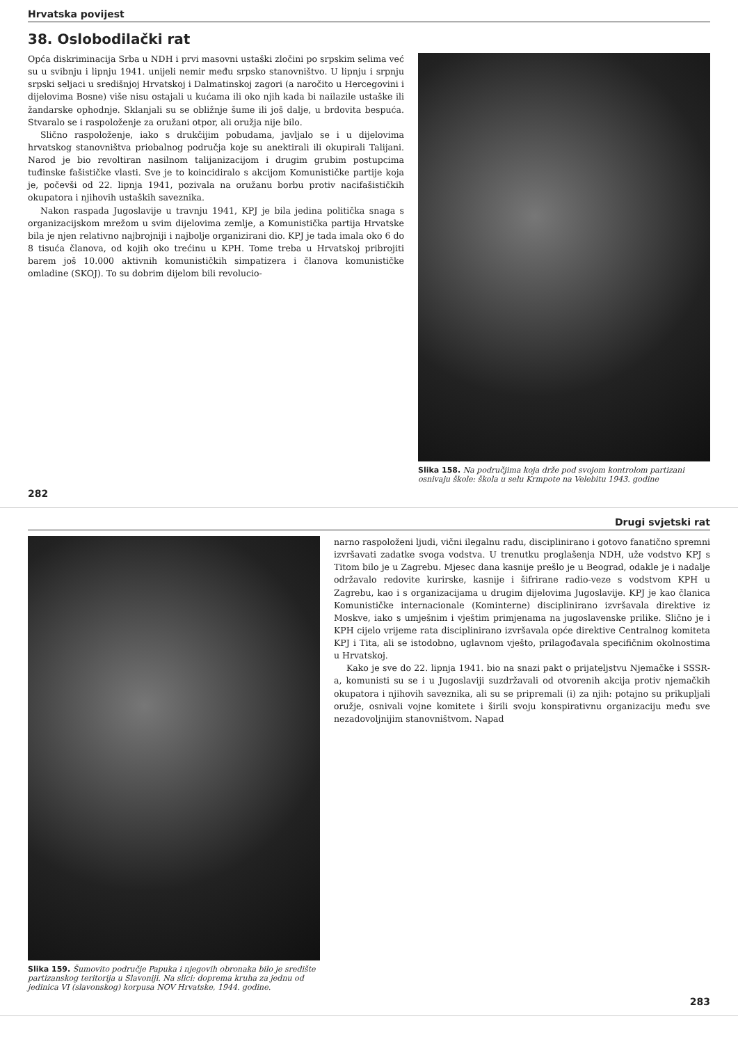Hrvatska povijest
38. Oslobodilački rat
Opća diskriminacija Srba u NDH i prvi masovni ustaški zločini po srpskim selima već su u svibnju i lipnju 1941. unijeli nemir među srpsko stanovništvo. U lipnju i srpnju srpski seljaci u središnjoj Hrvatskoj i Dalmatinskoj zagori (a naročito u Hercegovini i dijelovima Bosne) više nisu ostajali u kućama ili oko njih kada bi nailazile ustaške ili žandarske ophodnje. Sklanjali su se obližnje šume ili još dalje, u brdovita bespuća. Stvaralo se i raspoloženje za oružani otpor, ali oružja nije bilo.
Slično raspoloženje, iako s drukčijim pobudama, javljalo se i u dijelovima hrvatskog stanovništva priobalnog područja koje su anektirali ili okupirali Talijani. Narod je bio revoltiran nasilnom talijanizacijom i drugim grubim postupcima tuđinske fašističke vlasti. Sve je to koincidiralo s akcijom Komunističke partije koja je, počevši od 22. lipnja 1941, pozivala na oružanu borbu protiv nacifašističkih okupatora i njihovih ustaških saveznika.
Nakon raspada Jugoslavije u travnju 1941, KPJ je bila jedina politička snaga s organizacijskom mrežom u svim dijelovima zemlje, a Komunistička partija Hrvatske bila je njen relativno najbrojniji i najbolje organizirani dio. KPJ je tada imala oko 6 do 8 tisuća članova, od kojih oko trećinu u KPH. Tome treba u Hrvatskoj pribrojiti barem još 10.000 aktivnih komunističkih simpatizera i članova komunističke omladine (SKOJ). To su dobrim dijelom bili revolucio-
Slika 158. Na područjima koja drže pod svojom kontrolom partizani osnivaju škole: škola u selu Krmpote na Velebitu 1943. godine
282
Drugi svjetski rat
Slika 159. Šumovito područje Papuka i njegovih obronaka bilo je središte partizanskog teritorija u Slavoniji. Na slici: doprema kruha za jednu od jedinica VI (slavonskog) korpusa NOV Hrvatske, 1944. godine.
narno raspoloženi ljudi, vični ilegalnu radu, disciplinirano i gotovo fanatično spremni izvršavati zadatke svoga vodstva. U trenutku proglašenja NDH, uže vodstvo KPJ s Titom bilo je u Zagrebu. Mjesec dana kasnije prešlo je u Beograd, odakle je i nadalje održavalo redovite kurirske, kasnije i šifrirane radio-veze s vodstvom KPH u Zagrebu, kao i s organizacijama u drugim dijelovima Jugoslavije. KPJ je kao članica Komunističke internacionale (Kominterne) disciplinirano izvršavala direktive iz Moskve, iako s umješnim i vještim primjenama na jugoslavenske prilike. Slično je i KPH cijelo vrijeme rata disciplinirano izvršavala opće direktive Centralnog komiteta KPJ i Tita, ali se istodobno, uglavnom vješto, prilagođavala specifičnim okolnostima u Hrvatskoj.
Kako je sve do 22. lipnja 1941. bio na snazi pakt o prijateljstvu Njemačke i SSSR-a, komunisti su se i u Jugoslaviji suzdržavali od otvorenih akcija protiv njemačkih okupatora i njihovih saveznika, ali su se pripremali (i) za njih: potajno su prikupljali oružje, osnivali vojne komitete i širili svoju konspirativnu organizaciju među sve nezadovoljnijim stanovništvom. Napad
283